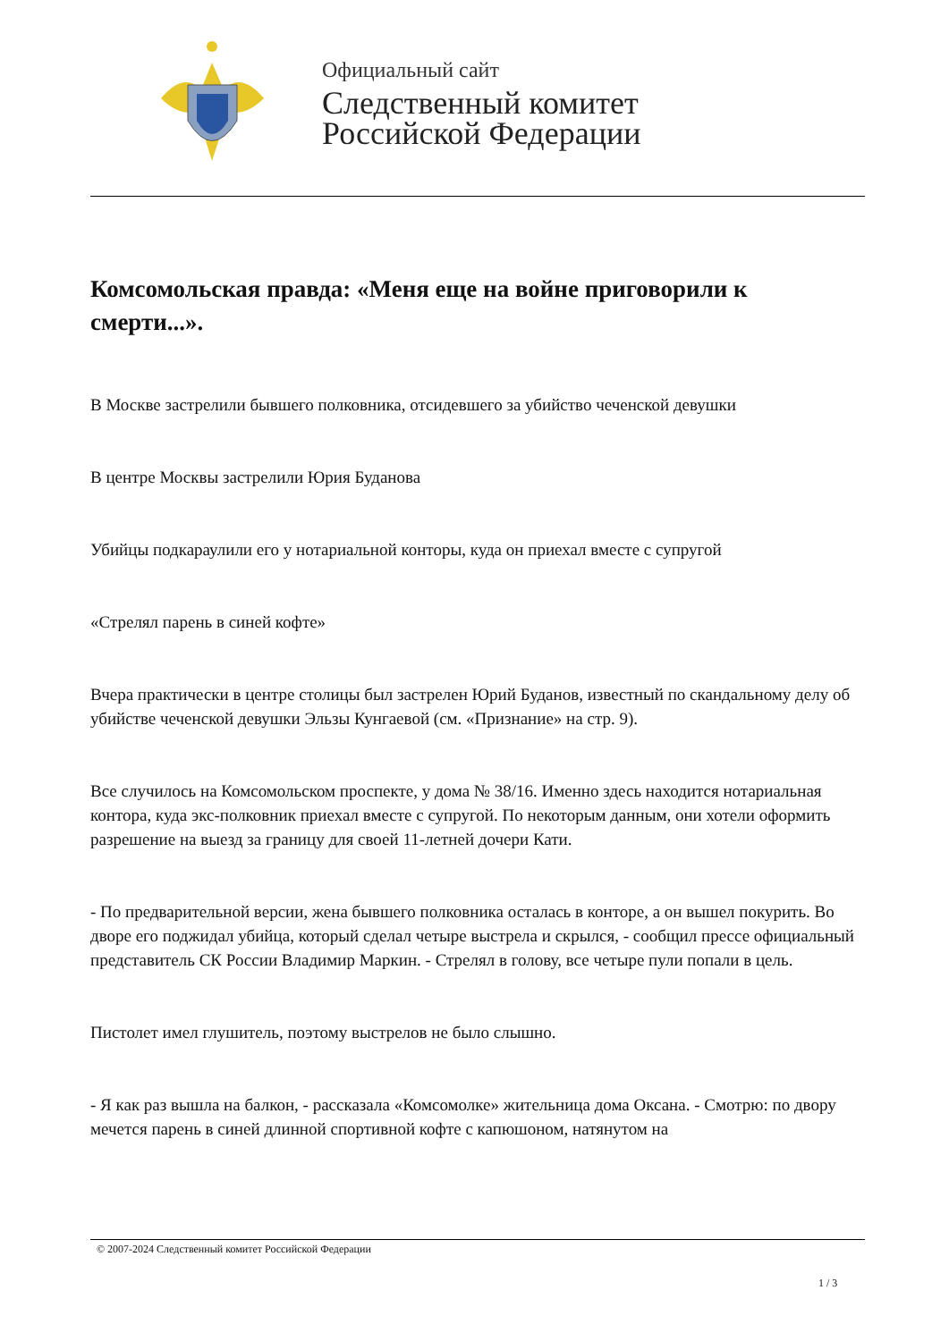Официальный сайт
Следственный комитет
Российской Федерации
Комсомольская правда: «Меня еще на войне приговорили к смерти...».
В Москве застрелили бывшего полковника, отсидевшего за убийство чеченской девушки
В центре Москвы застрелили Юрия Буданова
Убийцы подкараулили его у нотариальной конторы, куда он приехал вместе с супругой
«Стрелял парень в синей кофте»
Вчера практически в центре столицы был застрелен Юрий Буданов, известный по скандальному делу об убийстве чеченской девушки Эльзы Кунгаевой (см. «Признание» на стр. 9).
Все случилось на Комсомольском проспекте, у дома № 38/16. Именно здесь находится нотариальная контора, куда экс-полковник приехал вместе с супругой. По некоторым данным, они хотели оформить разрешение на выезд за границу для своей 11-летней дочери Кати.
- По предварительной версии, жена бывшего полковника осталась в конторе, а он вышел покурить. Во дворе его поджидал убийца, который сделал четыре выстрела и скрылся, - сообщил прессе официальный представитель СК России Владимир Маркин. - Стрелял в голову, все четыре пули попали в цель.
Пистолет имел глушитель, поэтому выстрелов не было слышно.
- Я как раз вышла на балкон, - рассказала «Комсомолке» жительница дома Оксана. - Смотрю: по двору мечется парень в синей длинной спортивной кофте с капюшоном, натянутом на
© 2007-2024 Следственный комитет Российской Федерации
1 / 3